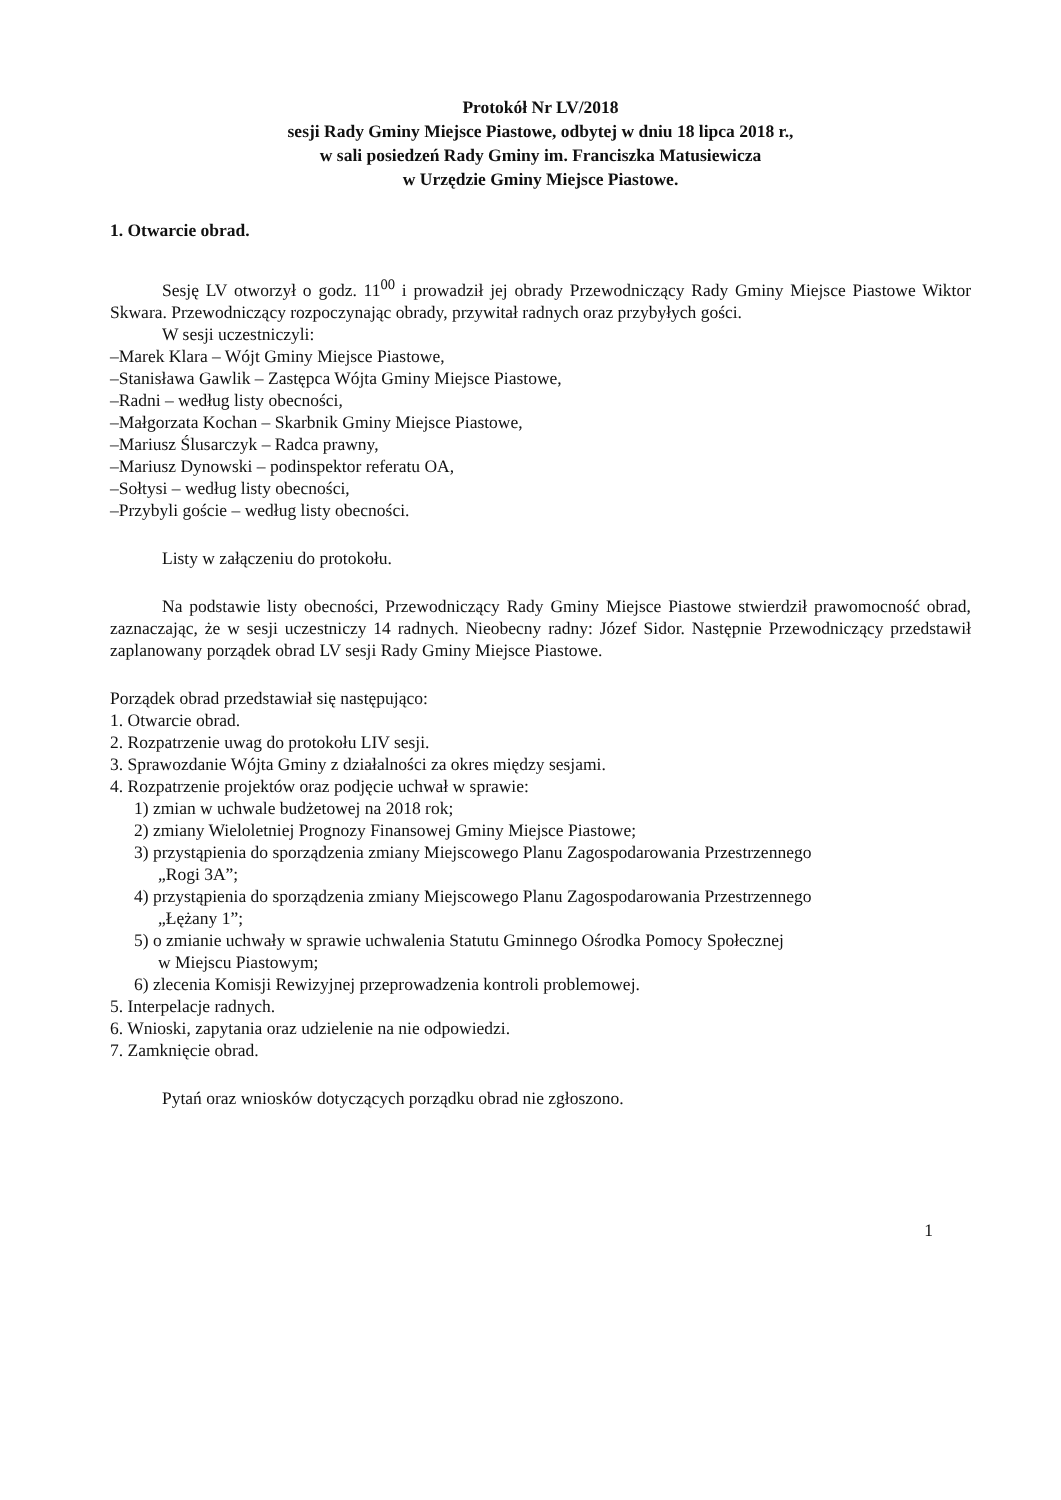Protokół Nr LV/2018
sesji Rady Gminy Miejsce Piastowe, odbytej w dniu 18 lipca 2018 r.,
w sali posiedzeń Rady Gminy im. Franciszka Matusiewicza
w Urzędzie Gminy Miejsce Piastowe.
1. Otwarcie obrad.
Sesję LV otworzył o godz. 11<sup>00</sup> i prowadził jej obrady Przewodniczący Rady Gminy Miejsce Piastowe Wiktor Skwara. Przewodniczący rozpoczynając obrady, przywitał radnych oraz przybyłych gości.
W sesji uczestniczyli:
–Marek Klara – Wójt Gminy Miejsce Piastowe,
–Stanisława Gawlik – Zastępca Wójta Gminy Miejsce Piastowe,
–Radni – według listy obecności,
–Małgorzata Kochan – Skarbnik Gminy Miejsce Piastowe,
–Mariusz Ślusarczyk – Radca prawny,
–Mariusz Dynowski – podinspektor referatu OA,
–Sołtysi – według listy obecności,
–Przybyli goście – według listy obecności.
Listy w załączeniu do protokołu.
Na podstawie listy obecności, Przewodniczący Rady Gminy Miejsce Piastowe stwierdził prawomocność obrad, zaznaczając, że w sesji uczestniczy 14 radnych. Nieobecny radny: Józef Sidor. Następnie Przewodniczący przedstawił zaplanowany porządek obrad LV sesji Rady Gminy Miejsce Piastowe.
Porządek obrad przedstawiał się następująco:
1. Otwarcie obrad.
2. Rozpatrzenie uwag do protokołu LIV sesji.
3. Sprawozdanie Wójta Gminy z działalności za okres między sesjami.
4. Rozpatrzenie projektów oraz podjęcie uchwał w sprawie:
1) zmian w uchwale budżetowej na 2018 rok;
2) zmiany Wieloletniej Prognozy Finansowej Gminy Miejsce Piastowe;
3) przystąpienia do sporządzenia zmiany Miejscowego Planu Zagospodarowania Przestrzennego
„Rogi 3A”;
4) przystąpienia do sporządzenia zmiany Miejscowego Planu Zagospodarowania Przestrzennego
„Łężany 1”;
5) o zmianie uchwały w sprawie uchwalenia Statutu Gminnego Ośrodka Pomocy Społecznej
w Miejscu Piastowym;
6) zlecenia Komisji Rewizyjnej przeprowadzenia kontroli problemowej.
5. Interpelacje radnych.
6. Wnioski, zapytania oraz udzielenie na nie odpowiedzi.
7. Zamknięcie obrad.
Pytań oraz wniosków dotyczących porządku obrad nie zgłoszono.
1